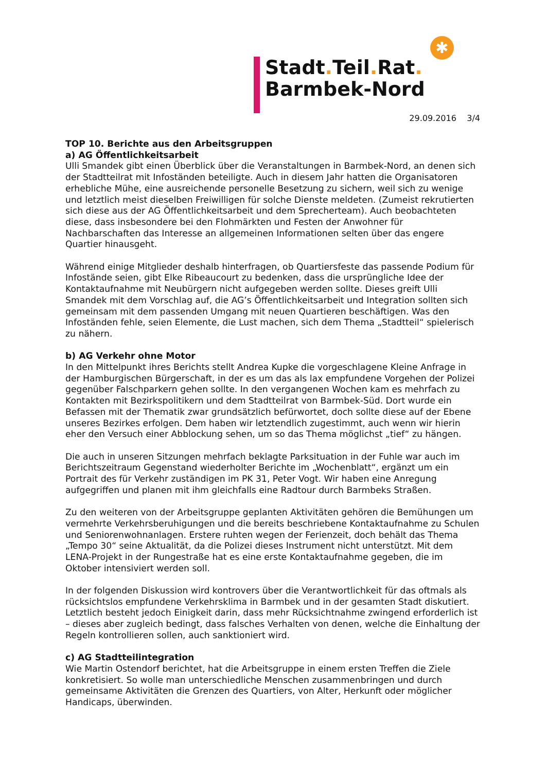Stadt. Teil. Rat.
Barmbek-Nord
✱
29.09.2016 3/4
TOP 10. Berichte aus den Arbeitsgruppen
a) AG Öffentlichkeitsarbeit
Ulli Smandek gibt einen Überblick über die Veranstaltungen in Barmbek-Nord, an denen sich der Stadtteilrat mit Infoständen beteiligte. Auch in diesem Jahr hatten die Organisatoren erhebliche Mühe, eine ausreichende personelle Besetzung zu sichern, weil sich zu wenige und letztlich meist dieselben Freiwilligen für solche Dienste meldeten. (Zumeist rekrutierten sich diese aus der AG Öffentlichkeitsarbeit und dem Sprecherteam). Auch beobachteten diese, dass insbesondere bei den Flohmärkten und Festen der Anwohner für Nachbarschaften das Interesse an allgemeinen Informationen selten über das engere Quartier hinausgeht.
Während einige Mitglieder deshalb hinterfragen, ob Quartiersfeste das passende Podium für Infostände seien, gibt Elke Ribeaucourt zu bedenken, dass die ursprüngliche Idee der Kontaktaufnahme mit Neubürgern nicht aufgegeben werden sollte. Dieses greift Ulli Smandek mit dem Vorschlag auf, die AG’s Öffentlichkeitsarbeit und Integration sollten sich gemeinsam mit dem passenden Umgang mit neuen Quartieren beschäftigen. Was den Infoständen fehle, seien Elemente, die Lust machen, sich dem Thema „Stadtteil“ spielerisch zu nähern.
b) AG Verkehr ohne Motor
In den Mittelpunkt ihres Berichts stellt Andrea Kupke die vorgeschlagene Kleine Anfrage in der Hamburgischen Bürgerschaft, in der es um das als lax empfundene Vorgehen der Polizei gegenüber Falschparkern gehen sollte. In den vergangenen Wochen kam es mehrfach zu Kontakten mit Bezirkspolitikern und dem Stadtteilrat von Barmbek-Süd. Dort wurde ein Befassen mit der Thematik zwar grundsätzlich befürwortet, doch sollte diese auf der Ebene unseres Bezirkes erfolgen. Dem haben wir letztendlich zugestimmt, auch wenn wir hierin eher den Versuch einer Abblockung sehen, um so das Thema möglichst „tief“ zu hängen.
Die auch in unseren Sitzungen mehrfach beklagte Parksituation in der Fuhle war auch im Berichtszeitraum Gegenstand wiederholter Berichte im „Wochenblatt“, ergänzt um ein Portrait des für Verkehr zuständigen im PK 31, Peter Vogt. Wir haben eine Anregung aufgegriffen und planen mit ihm gleichfalls eine Radtour durch Barmbeks Straßen.
Zu den weiteren von der Arbeitsgruppe geplanten Aktivitäten gehören die Bemühungen um vermehrte Verkehrsberuhigungen und die bereits beschriebene Kontaktaufnahme zu Schulen und Seniorenwohnanlagen. Erstere ruhten wegen der Ferienzeit, doch behält das Thema „Tempo 30“ seine Aktualität, da die Polizei dieses Instrument nicht unterstützt. Mit dem LENA-Projekt in der Rungestraße hat es eine erste Kontaktaufnahme gegeben, die im Oktober intensiviert werden soll.
In der folgenden Diskussion wird kontrovers über die Verantwortlichkeit für das oftmals als rücksichtslos empfundene Verkehrsklima in Barmbek und in der gesamten Stadt diskutiert. Letztlich besteht jedoch Einigkeit darin, dass mehr Rücksichtnahme zwingend erforderlich ist – dieses aber zugleich bedingt, dass falsches Verhalten von denen, welche die Einhaltung der Regeln kontrollieren sollen, auch sanktioniert wird.
c) AG Stadtteilintegration
Wie Martin Ostendorf berichtet, hat die Arbeitsgruppe in einem ersten Treffen die Ziele konkretisiert. So wolle man unterschiedliche Menschen zusammenbringen und durch gemeinsame Aktivitäten die Grenzen des Quartiers, von Alter, Herkunft oder möglicher Handicaps, überwinden.